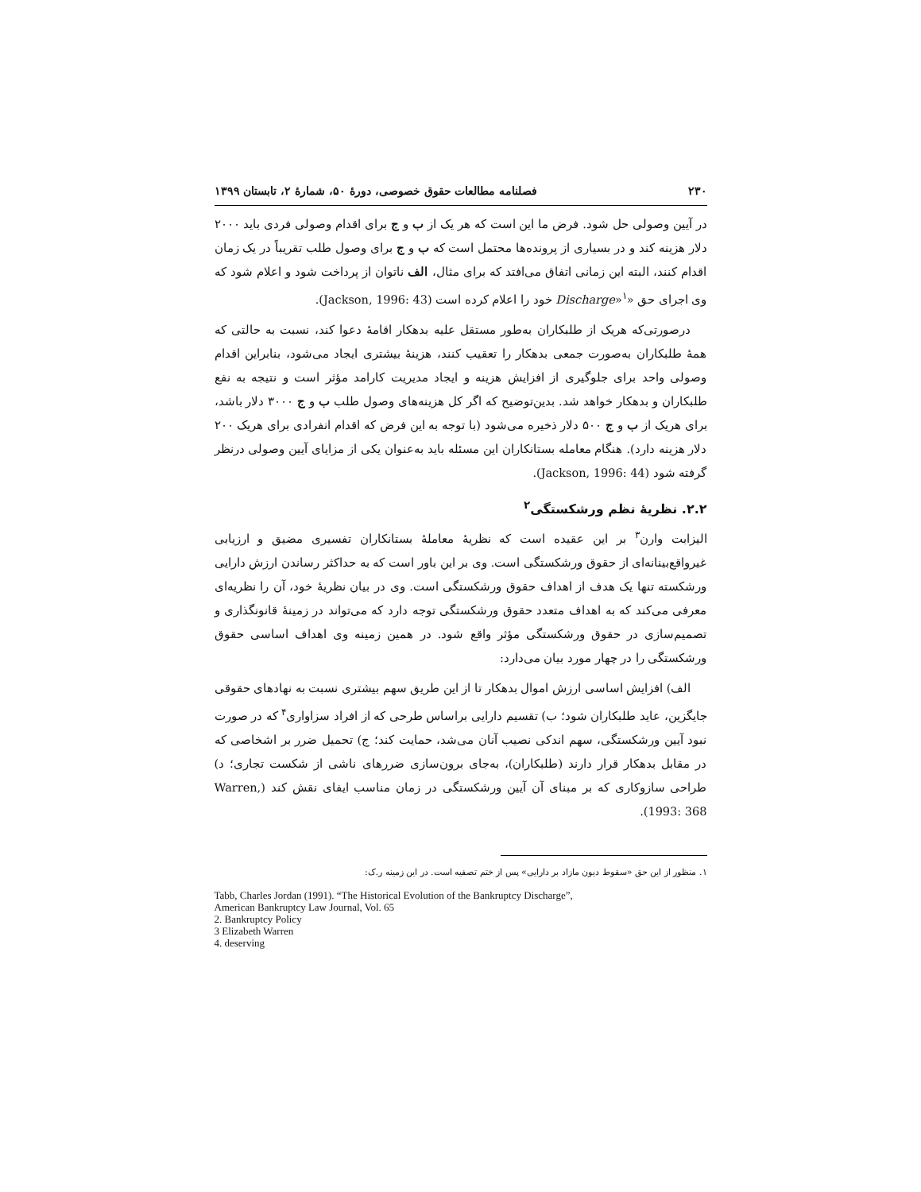۲۳۰ فصلنامه مطالعات حقوق خصوصی، دورۀ ۵۰، شمارۀ ۲، تابستان ۱۳۹۹
در آیین وصولی حل شود. فرض ما این است که هر یک از ب و ج برای اقدام وصولی فردی باید ۲۰۰۰ دلار هزینه کند و در بسیاری از پرونده‌ها محتمل است که ب و ج برای وصول طلب تقریباً در یک زمان اقدام کنند، البته این زمانی اتفاق می‌افتد که برای مثال، الف ناتوان از پرداخت شود و اعلام شود که وی اجرای حق «Discharge»<sup>۱</sup> خود را اعلام کرده است (Jackson, 1996: 43).
درصورتی‌که هریک از طلبکاران به‌طور مستقل علیه بدهکار اقامۀ دعوا کند، نسبت به حالتی که همۀ طلبکاران به‌صورت جمعی بدهکار را تعقیب کنند، هزینۀ بیشتری ایجاد می‌شود، بنابراین اقدام وصولی واحد برای جلوگیری از افزایش هزینه و ایجاد مدیریت کارامد مؤثر است و نتیجه به نفع طلبکاران و بدهکار خواهد شد. بدین‌توضیح که اگر کل هزینه‌های وصول طلب ب و ج ۳۰۰۰ دلار باشد، برای هریک از ب و ج ۵۰۰ دلار ذخیره می‌شود (با توجه به این فرض که اقدام انفرادی برای هریک ۲۰۰ دلار هزینه دارد). هنگام معامله بستانکاران این مسئله باید به‌عنوان یکی از مزایای آیین وصولی درنظر گرفته شود (Jackson, 1996: 44).
۲.۲. نظریۀ نظم ورشکستگی<sup>۲</sup>
الیزابت وارن<sup>۳</sup> بر این عقیده است که نظریۀ معاملۀ بستانکاران تفسیری مضیق و ارزیابی غیرواقع‌بینانه‌ای از حقوق ورشکستگی است. وی بر این باور است که به حداکثر رساندن ارزش دارایی ورشکسته تنها یک هدف از اهداف حقوق ورشکستگی است. وی در بیان نظریۀ خود، آن را نظریه‌ای معرفی می‌کند که به اهداف متعدد حقوق ورشکستگی توجه دارد که می‌تواند در زمینۀ قانونگذاری و تصمیم‌سازی در حقوق ورشکستگی مؤثر واقع شود. در همین زمینه وی اهداف اساسی حقوق ورشکستگی را در چهار مورد بیان می‌دارد:
الف) افزایش اساسی ارزش اموال بدهکار تا از این طریق سهم بیشتری نسبت به نهادهای حقوقی جایگزین، عاید طلبکاران شود؛ ب) تقسیم دارایی براساس طرحی که از افراد سزاواری<sup>۴</sup> که در صورت نبود آیین ورشکستگی، سهم اندکی نصیب آنان می‌شد، حمایت کند؛ ج) تحمیل ضرر بر اشخاصی که در مقابل بدهکار قرار دارند (طلبکاران)، به‌جای برون‌سازی ضررهای ناشی از شکست تجاری؛ د) طراحی سازوکاری که بر مبنای آن آیین ورشکستگی در زمان مناسب ایفای نقش کند (Warren, 1993: 368).
۱. منظور از این حق «سقوط دیون مازاد بر دارایی» پس از ختم تصفیه است. در این زمینه ر.ک:
Tabb, Charles Jordan (1991). “The Historical Evolution of the Bankruptcy Discharge”,
American Bankruptcy Law Journal, Vol. 65
2. Bankruptcy Policy
3 Elizabeth Warren
4. deserving